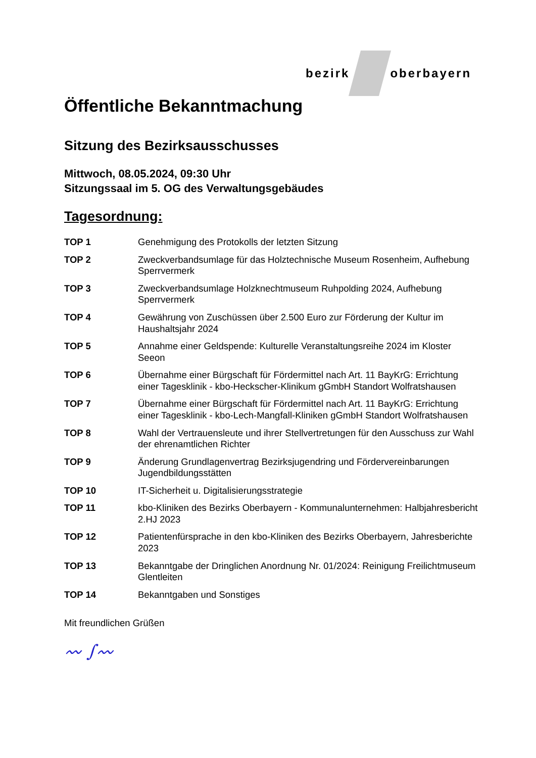bezirk oberbayern
Öffentliche Bekanntmachung
Sitzung des Bezirksausschusses
Mittwoch, 08.05.2024, 09:30 Uhr
Sitzungssaal im 5. OG des Verwaltungsgebäudes
Tagesordnung:
TOP 1 Genehmigung des Protokolls der letzten Sitzung
TOP 2 Zweckverbandsumlage für das Holztechnische Museum Rosenheim, Aufhebung Sperrvermerk
TOP 3 Zweckverbandsumlage Holzknechtmuseum Ruhpolding 2024, Aufhebung Sperrvermerk
TOP 4 Gewährung von Zuschüssen über 2.500 Euro zur Förderung der Kultur im Haushaltsjahr 2024
TOP 5 Annahme einer Geldspende: Kulturelle Veranstaltungsreihe 2024 im Kloster Seeon
TOP 6 Übernahme einer Bürgschaft für Fördermittel nach Art. 11 BayKrG: Errichtung einer Tagesklinik - kbo-Heckscher-Klinikum gGmbH Standort Wolfratshausen
TOP 7 Übernahme einer Bürgschaft für Fördermittel nach Art. 11 BayKrG: Errichtung einer Tagesklinik - kbo-Lech-Mangfall-Kliniken gGmbH Standort Wolfratshausen
TOP 8 Wahl der Vertrauensleute und ihrer Stellvertretungen für den Ausschuss zur Wahl der ehrenamtlichen Richter
TOP 9 Änderung Grundlagenvertrag Bezirksjugendring und Fördervereinbarungen Jugendbildungsstätten
TOP 10 IT-Sicherheit u. Digitalisierungsstrategie
TOP 11 kbo-Kliniken des Bezirks Oberbayern - Kommunalunternehmen: Halbjahresbericht 2.HJ 2023
TOP 12 Patientenfürsprache in den kbo-Kliniken des Bezirks Oberbayern, Jahresberichte 2023
TOP 13 Bekanntgabe der Dringlichen Anordnung Nr. 01/2024: Reinigung Freilichtmuseum Glentleiten
TOP 14 Bekanntgaben und Sonstiges
Mit freundlichen Grüßen
〰︎ ∫〰︎